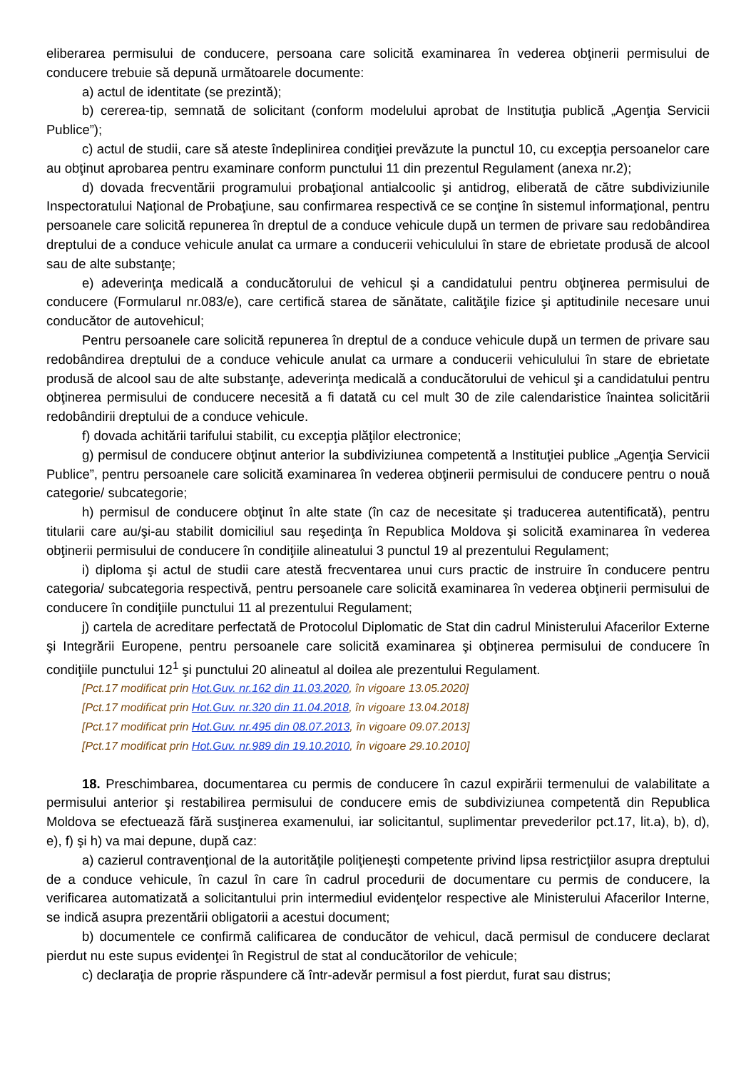eliberarea permisului de conducere, persoana care solicită examinarea în vederea obţinerii permisului de conducere trebuie să depună următoarele documente:
a) actul de identitate (se prezintă);
b) cererea-tip, semnată de solicitant (conform modelului aprobat de Instituţia publică „Agenţia Servicii Publice”);
c) actul de studii, care să ateste îndeplinirea condiţiei prevăzute la punctul 10, cu excepţia persoanelor care au obţinut aprobarea pentru examinare conform punctului 11 din prezentul Regulament (anexa nr.2);
d) dovada frecventării programului probaţional antialcoolic şi antidrog, eliberată de către subdiviziunile Inspectoratului Naţional de Probaţiune, sau confirmarea respectivă ce se conţine în sistemul informaţional, pentru persoanele care solicită repunerea în dreptul de a conduce vehicule după un termen de privare sau redobândirea dreptului de a conduce vehicule anulat ca urmare a conducerii vehiculului în stare de ebrietate produsă de alcool sau de alte substanţe;
e) adeverinţa medicală a conducătorului de vehicul şi a candidatului pentru obţinerea permisului de conducere (Formularul nr.083/e), care certifică starea de sănătate, calităţile fizice şi aptitudinile necesare unui conducător de autovehicul;
Pentru persoanele care solicită repunerea în dreptul de a conduce vehicule după un termen de privare sau redobândirea dreptului de a conduce vehicule anulat ca urmare a conducerii vehiculului în stare de ebrietate produsă de alcool sau de alte substanţe, adeverinţa medicală a conducătorului de vehicul şi a candidatului pentru obţinerea permisului de conducere necesită a fi datată cu cel mult 30 de zile calendaristice înaintea solicitării redobândirii dreptului de a conduce vehicule.
f) dovada achitării tarifului stabilit, cu excepţia plăţilor electronice;
g) permisul de conducere obţinut anterior la subdiviziunea competentă a Instituţiei publice „Agenţia Servicii Publice”, pentru persoanele care solicită examinarea în vederea obţinerii permisului de conducere pentru o nouă categorie/ subcategorie;
h) permisul de conducere obţinut în alte state (în caz de necesitate şi traducerea autentificată), pentru titularii care au/şi-au stabilit domiciliul sau reşedinţa în Republica Moldova şi solicită examinarea în vederea obţinerii permisului de conducere în condiţiile alineatului 3 punctul 19 al prezentului Regulament;
i) diploma şi actul de studii care atestă frecventarea unui curs practic de instruire în conducere pentru categoria/ subcategoria respectivă, pentru persoanele care solicită examinarea în vederea obţinerii permisului de conducere în condiţiile punctului 11 al prezentului Regulament;
j) cartela de acreditare perfectată de Protocolul Diplomatic de Stat din cadrul Ministerului Afacerilor Externe şi Integrării Europene, pentru persoanele care solicită examinarea şi obţinerea permisului de conducere în condiţiile punctului 12<sup>1</sup> şi punctului 20 alineatul al doilea ale prezentului Regulament.
[Pct.17 modificat prin Hot.Guv. nr.162 din 11.03.2020, în vigoare 13.05.2020]
[Pct.17 modificat prin Hot.Guv. nr.320 din 11.04.2018, în vigoare 13.04.2018]
[Pct.17 modificat prin Hot.Guv. nr.495 din 08.07.2013, în vigoare 09.07.2013]
[Pct.17 modificat prin Hot.Guv. nr.989 din 19.10.2010, în vigoare 29.10.2010]
18. Preschimbarea, documentarea cu permis de conducere în cazul expirării termenului de valabilitate a permisului anterior şi restabilirea permisului de conducere emis de subdiviziunea competentă din Republica Moldova se efectuează fără susţinerea examenului, iar solicitantul, suplimentar prevederilor pct.17, lit.a), b), d), e), f) şi h) va mai depune, după caz:
a) cazierul contravenţional de la autorităţile poliţieneşti competente privind lipsa restricţiilor asupra dreptului de a conduce vehicule, în cazul în care în cadrul procedurii de documentare cu permis de conducere, la verificarea automatizată a solicitantului prin intermediul evidenţelor respective ale Ministerului Afacerilor Interne, se indică asupra prezentării obligatorii a acestui document;
b) documentele ce confirmă calificarea de conducător de vehicul, dacă permisul de conducere declarat pierdut nu este supus evidenţei în Registrul de stat al conducătorilor de vehicule;
c) declaraţia de proprie răspundere că într-adevăr permisul a fost pierdut, furat sau distrus;